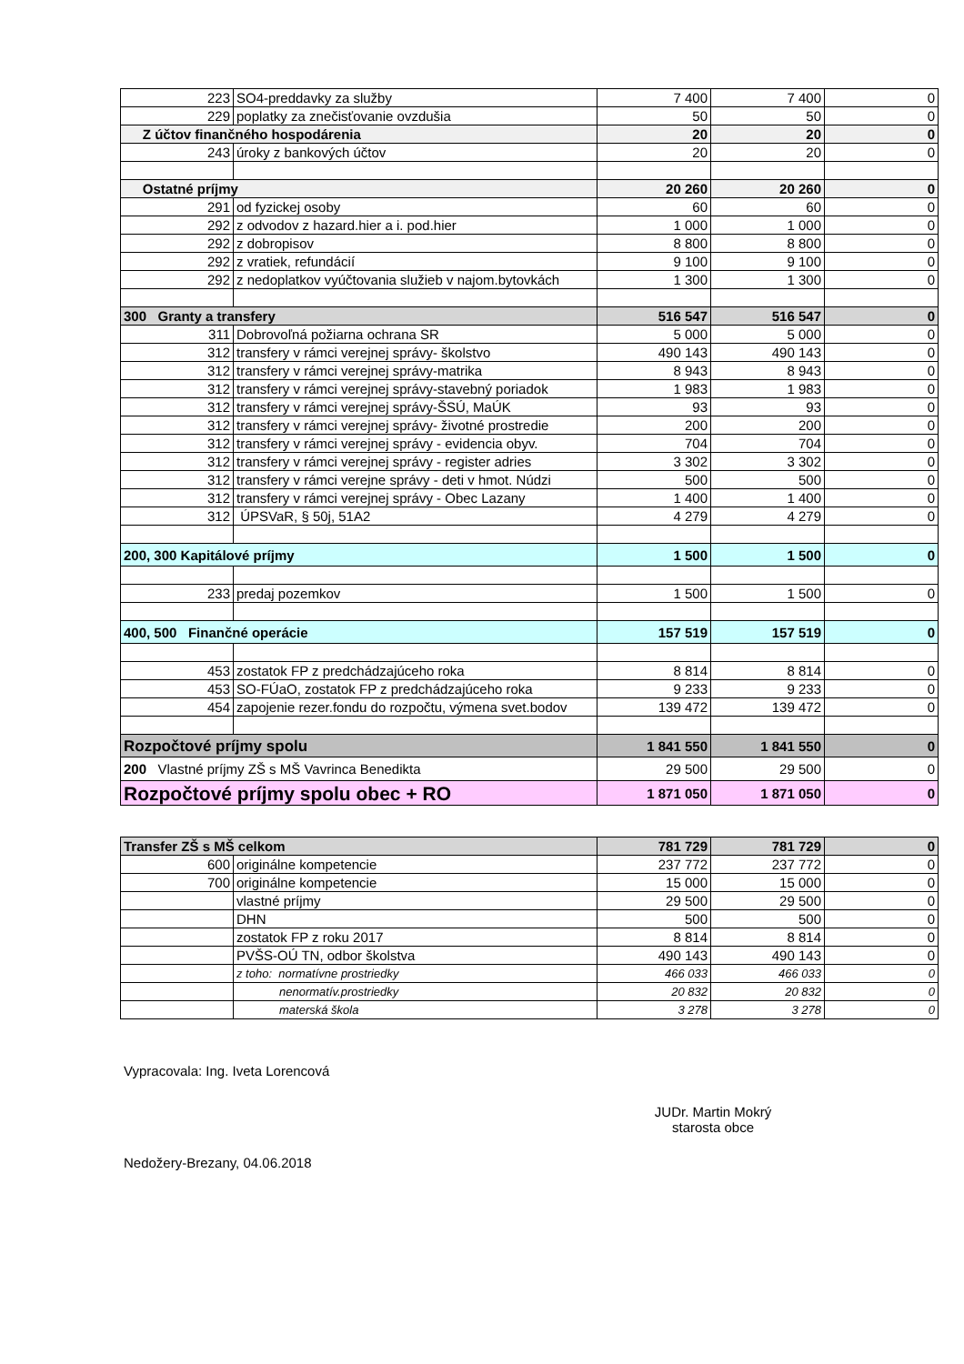| 223 | SO4-preddavky za služby | 7 400 | 7 400 | 0 |
| 229 | poplatky za znečisťovanie ovzdušia | 50 | 50 | 0 |
| Z účtov finančného hospodárenia | | 20 | 20 | 0 |
| 243 | úroky z bankových účtov | 20 | 20 | 0 |
| Ostatné príjmy | | 20 260 | 20 260 | 0 |
| 291 | od fyzickej osoby | 60 | 60 | 0 |
| 292 | z odvodov z hazard.hier a i. pod.hier | 1 000 | 1 000 | 0 |
| 292 | z dobropisov | 8 800 | 8 800 | 0 |
| 292 | z vratiek, refundácií | 9 100 | 9 100 | 0 |
| 292 | z nedoplatkov vyúčtovania služieb v najom.bytovkách | 1 300 | 1 300 | 0 |
| 300 Granty a transfery | | 516 547 | 516 547 | 0 |
| 311 | Dobrovoľná požiarna ochrana SR | 5 000 | 5 000 | 0 |
| 312 | transfery v rámci verejnej správy- školstvo | 490 143 | 490 143 | 0 |
| 312 | transfery v rámci verejnej správy-matrika | 8 943 | 8 943 | 0 |
| 312 | transfery v rámci verejnej správy-stavebný poriadok | 1 983 | 1 983 | 0 |
| 312 | transfery v rámci verejnej správy-ŠSÚ, MaÚK | 93 | 93 | 0 |
| 312 | transfery v rámci verejnej správy- životné prostredie | 200 | 200 | 0 |
| 312 | transfery v rámci verejnej správy - evidencia obyv. | 704 | 704 | 0 |
| 312 | transfery v rámci verejnej správy - register adries | 3 302 | 3 302 | 0 |
| 312 | transfery v rámci verejne správy - deti v hmot. Núdzi | 500 | 500 | 0 |
| 312 | transfery v rámci verejnej správy - Obec Lazany | 1 400 | 1 400 | 0 |
| 312 | ÚPSVaR, § 50j, 51A2 | 4 279 | 4 279 | 0 |
| 200, 300 Kapitálové príjmy | | 1 500 | 1 500 | 0 |
| 233 | predaj pozemkov | 1 500 | 1 500 | 0 |
| 400, 500 Finančné operácie | | 157 519 | 157 519 | 0 |
| 453 | zostatok FP z predchádzajúceho roka | 8 814 | 8 814 | 0 |
| 453 | SO-FÚaO, zostatok FP z predchádzajúceho roka | 9 233 | 9 233 | 0 |
| 454 | zapojenie rezer.fondu do rozpočtu, výmena svet.bodov | 139 472 | 139 472 | 0 |
| Rozpočtové príjmy spolu | | 1 841 550 | 1 841 550 | 0 |
| 200 Vlastné príjmy ZŠ s MŠ Vavrinca Benedikta | | 29 500 | 29 500 | 0 |
| Rozpočtové príjmy spolu obec + RO | | 1 871 050 | 1 871 050 | 0 |
| Transfer ZŠ s MŠ celkom | | 781 729 | 781 729 | 0 |
| 600 | originálne kompetencie | 237 772 | 237 772 | 0 |
| 700 | originálne kompetencie | 15 000 | 15 000 | 0 |
| | vlastné príjmy | 29 500 | 29 500 | 0 |
| | DHN | 500 | 500 | 0 |
| | zostatok FP z roku 2017 | 8 814 | 8 814 | 0 |
| | PVŠS-OÚ TN, odbor školstva | 490 143 | 490 143 | 0 |
| | z toho: normatívne prostriedky | 466 033 | 466 033 | 0 |
| | nenormatív.prostriedky | 20 832 | 20 832 | 0 |
| | materská škola | 3 278 | 3 278 | 0 |
Vypracovala: Ing. Iveta Lorencová
JUDr. Martin Mokrý
starosta obce
Nedožery-Brezany, 04.06.2018